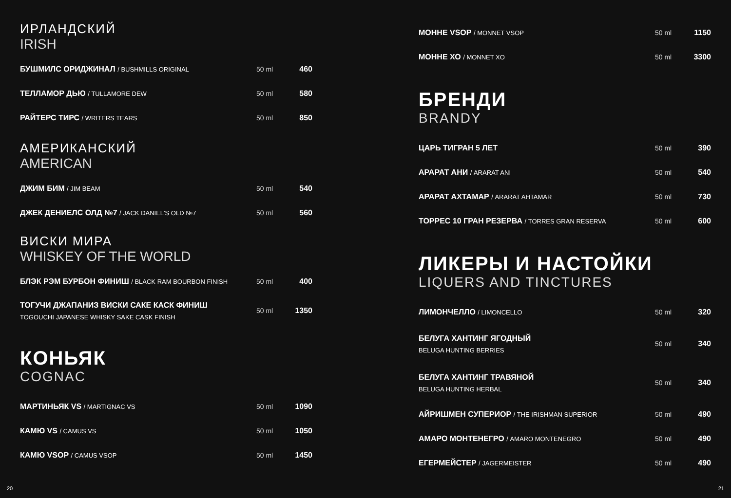ИРЛАНДСКИЙ
IRISH
| БУШМИЛС ОРИДЖИНАЛ / BUSHMILLS ORIGINAL | 50 ml | 460 |
| ТЕЛЛАМОР ДЬЮ / TULLAMORE DEW | 50 ml | 580 |
| РАЙТЕРС ТИРС / WRITERS TEARS | 50 ml | 850 |
АМЕРИКАНСКИЙ
AMERICAN
| ДЖИМ БИМ / JIM BEAM | 50 ml | 540 |
| ДЖЕК ДЕНИЕЛС ОЛД №7 / JACK DANIEL'S OLD №7 | 50 ml | 560 |
ВИСКИ МИРА
WHISKEY OF THE WORLD
| БЛЭК РЭМ БУРБОН ФИНИШ / BLACK RAM BOURBON FINISH | 50 ml | 400 |
| ТОГУЧИ ДЖАПАНИЗ ВИСКИ САКЕ КАСК ФИНИШ TOGOUCHI JAPANESE WHISKY SAKE CASK FINISH | 50 ml | 1350 |
КОНЬЯК
COGNAC
| МАРТИНЬЯК VS / MARTIGNAC VS | 50 ml | 1090 |
| КАМЮ VS / CAMUS VS | 50 ml | 1050 |
| КАМЮ VSOP / CAMUS VSOP | 50 ml | 1450 |
| МОННЕ VSOP / MONNET VSOP | 50 ml | 1150 |
| МОННЕ ХО / MONNET XO | 50 ml | 3300 |
БРЕНДИ
BRANDY
| ЦАРЬ ТИГРАН 5 ЛЕТ | 50 ml | 390 |
| АРАРАТ АНИ / ARARAT ANI | 50 ml | 540 |
| АРАРАТ АХТАМАР / ARARAT AHTAMAR | 50 ml | 730 |
| ТОРРЕС 10 ГРАН РЕЗЕРВА / TORRES GRAN RESERVA | 50 ml | 600 |
ЛИКЕРЫ И НАСТОЙКИ
LIQUERS AND TINCTURES
| ЛИМОНЧЕЛЛО / LIMONCELLO | 50 ml | 320 |
| БЕЛУГА ХАНТИНГ ЯГОДНЫЙ BELUGA HUNTING BERRIES | 50 ml | 340 |
| БЕЛУГА ХАНТИНГ ТРАВЯНОЙ BELUGA HUNTING HERBAL | 50 ml | 340 |
| АЙРИШМЕН СУПЕРИОР / THE IRISHMAN SUPERIOR | 50 ml | 490 |
| АМАРО МОНТЕНЕГРО / AMARO MONTENEGRO | 50 ml | 490 |
| ЕГЕРМЕЙСТЕР / JAGERMEISTER | 50 ml | 490 |
20 21